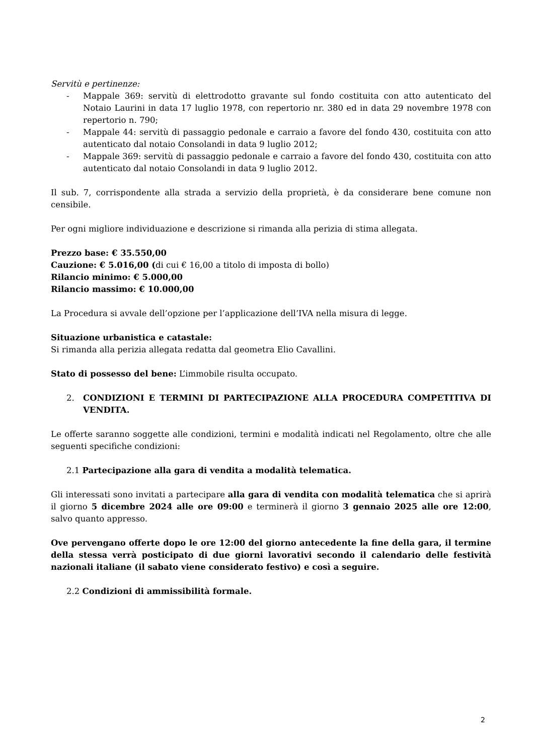Servitù e pertinenze:
- Mappale 369: servitù di elettrodotto gravante sul fondo costituita con atto autenticato del Notaio Laurini in data 17 luglio 1978, con repertorio nr. 380 ed in data 29 novembre 1978 con repertorio n. 790;
- Mappale 44: servitù di passaggio pedonale e carraio a favore del fondo 430, costituita con atto autenticato dal notaio Consolandi in data 9 luglio 2012;
- Mappale 369: servitù di passaggio pedonale e carraio a favore del fondo 430, costituita con atto autenticato dal notaio Consolandi in data 9 luglio 2012.
Il sub. 7, corrispondente alla strada a servizio della proprietà, è da considerare bene comune non censibile.
Per ogni migliore individuazione e descrizione si rimanda alla perizia di stima allegata.
Prezzo base: € 35.550,00
Cauzione: € 5.016,00 (di cui € 16,00 a titolo di imposta di bollo)
Rilancio minimo: € 5.000,00
Rilancio massimo: € 10.000,00
La Procedura si avvale dell’opzione per l’applicazione dell’IVA nella misura di legge.
Situazione urbanistica e catastale:
Si rimanda alla perizia allegata redatta dal geometra Elio Cavallini.
Stato di possesso del bene: L’immobile risulta occupato.
2. CONDIZIONI E TERMINI DI PARTECIPAZIONE ALLA PROCEDURA COMPETITIVA DI VENDITA.
Le offerte saranno soggette alle condizioni, termini e modalità indicati nel Regolamento, oltre che alle seguenti specifiche condizioni:
2.1 Partecipazione alla gara di vendita a modalità telematica.
Gli interessati sono invitati a partecipare alla gara di vendita con modalità telematica che si aprirà il giorno 5 dicembre 2024 alle ore 09:00 e terminerà il giorno 3 gennaio 2025 alle ore 12:00, salvo quanto appresso.
Ove pervengano offerte dopo le ore 12:00 del giorno antecedente la fine della gara, il termine della stessa verrà posticipato di due giorni lavorativi secondo il calendario delle festività nazionali italiane (il sabato viene considerato festivo) e così a seguire.
2.2 Condizioni di ammissibilità formale.
2